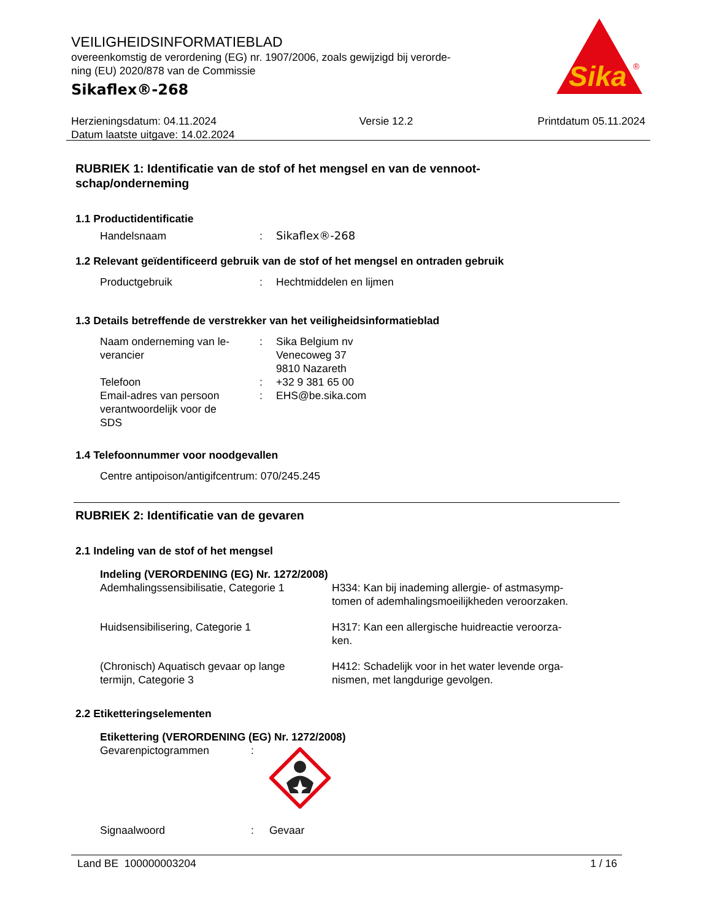VEILIGHEIDSINFORMATIEBLAD
overeenkomstig de verordening (EG) nr. 1907/2006, zoals gewijzigd bij verorde-
ning (EU) 2020/878 van de Commissie
Sikaflex®-268
Sika
®
Herzieningsdatum: 04.11.2024
Datum laatste uitgave: 14.02.2024
Versie 12.2 Printdatum 05.11.2024
RUBRIEK 1: Identificatie van de stof of het mengsel en van de vennoot-
schap/onderneming
1.1 Productidentificatie
Handelsnaam : Sikaflex®-268
1.2 Relevant geïdentificeerd gebruik van de stof of het mengsel en ontraden gebruik
Productgebruik : Hechtmiddelen en lijmen
1.3 Details betreffende de verstrekker van het veiligheidsinformatieblad
Naam onderneming van le-
verancier
: Sika Belgium nv
Venecoweg 37
9810 Nazareth
Telefoon : +32 9 381 65 00
Email-adres van persoon
verantwoordelijk voor de
SDS
: EHS@be.sika.com
1.4 Telefoonnummer voor noodgevallen
Centre antipoison/antigifcentrum: 070/245.245
RUBRIEK 2: Identificatie van de gevaren
2.1 Indeling van de stof of het mengsel
Indeling (VERORDENING (EG) Nr. 1272/2008)
Ademhalingssensibilisatie, Categorie 1
H334: Kan bij inademing allergie- of astmasymp-
tomen of ademhalingsmoeilijkheden veroorzaken.
Huidsensibilisering, Categorie 1 H317: Kan een allergische huidreactie veroorza-
ken.
(Chronisch) Aquatisch gevaar op lange
termijn, Categorie 3
H412: Schadelijk voor in het water levende orga-
nismen, met langdurige gevolgen.
2.2 Etiketteringselementen
Etikettering (VERORDENING (EG) Nr. 1272/2008)
Gevarenpictogrammen :
Signaalwoord : Gevaar
Land BE 100000003204 1 / 16